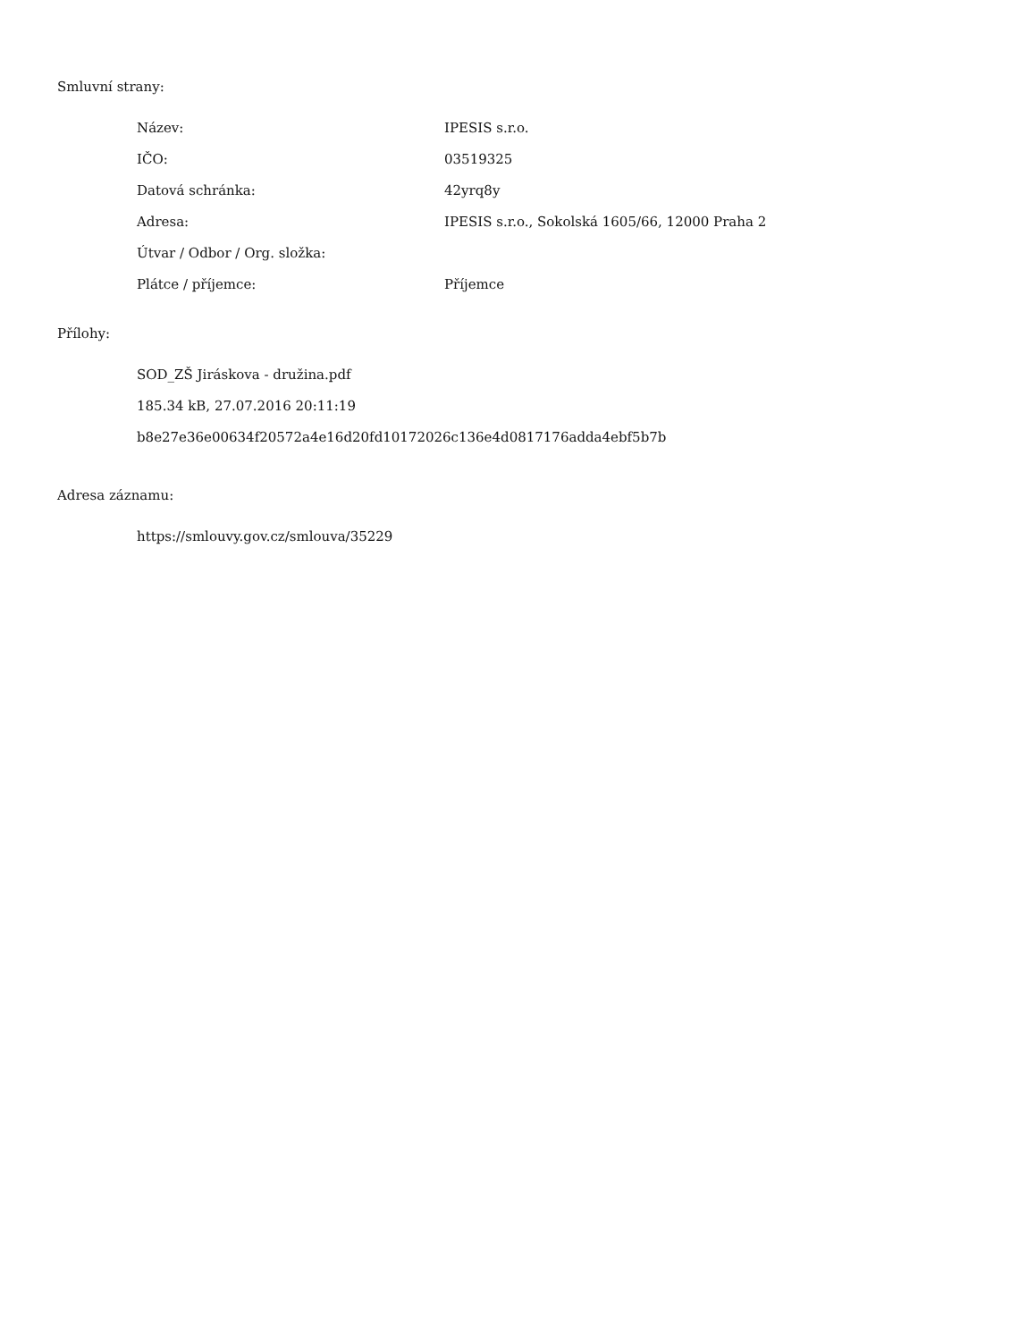Smluvní strany:
| Název: | IPESIS s.r.o. |
| IČO: | 03519325 |
| Datová schránka: | 42yrq8y |
| Adresa: | IPESIS s.r.o., Sokolská 1605/66, 12000 Praha 2 |
| Útvar / Odbor / Org. složka: | |
| Plátce / příjemce: | Příjemce |
Přílohy:
SOD_ZŠ Jiráskova - družina.pdf
185.34 kB, 27.07.2016 20:11:19
b8e27e36e00634f20572a4e16d20fd10172026c136e4d0817176adda4ebf5b7b
Adresa záznamu:
https://smlouvy.gov.cz/smlouva/35229